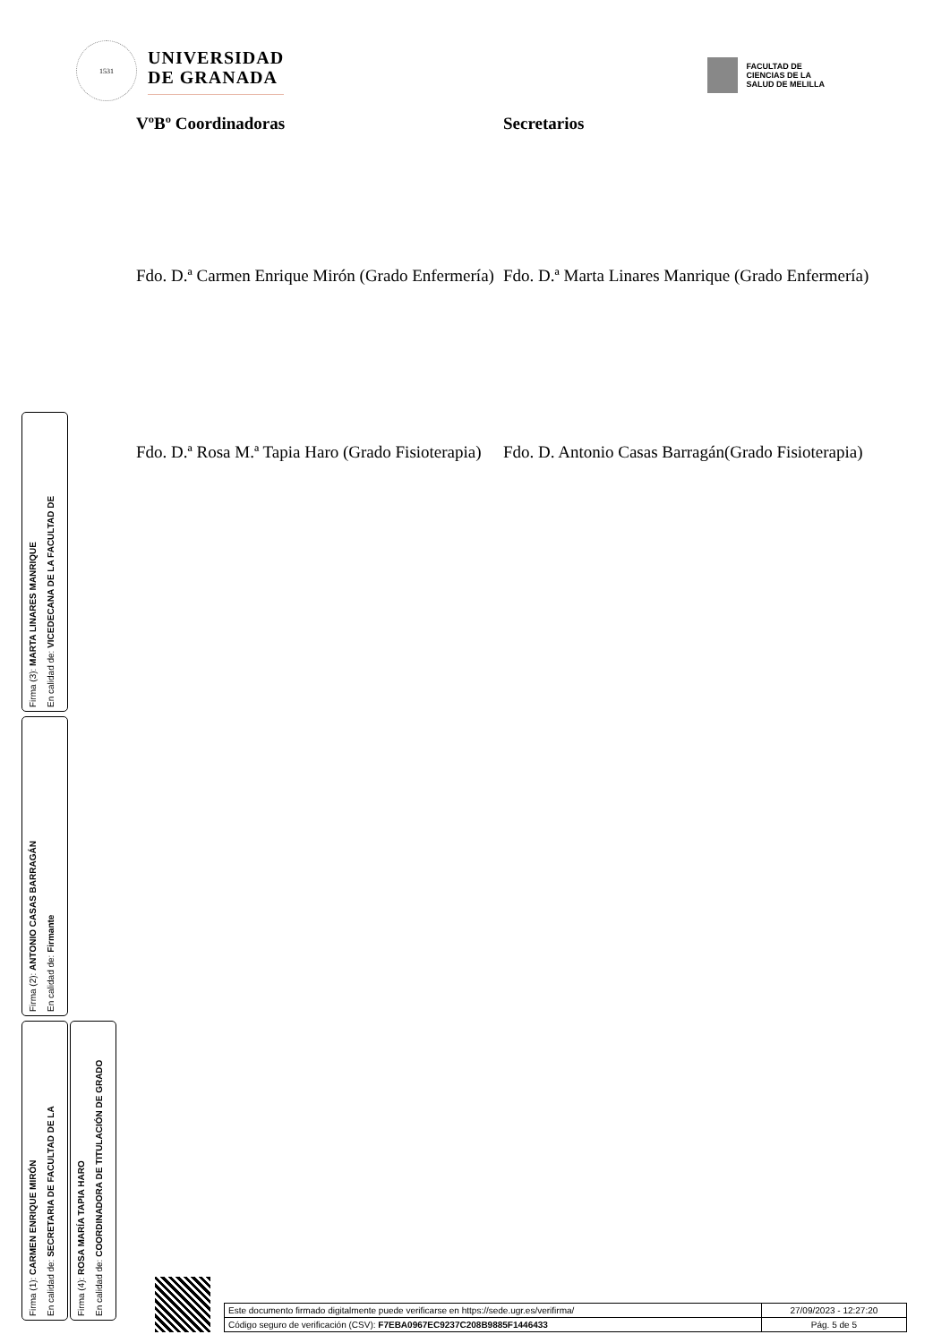1531
UNIVERSIDAD
DE GRANADA
FACULTAD DE
CIENCIAS DE LA
SALUD DE MELILLA
VºBº Coordinadoras Secretarios
Fdo. D.ª Carmen Enrique Mirón (Grado Enfermería)
Fdo. D.ª Marta Linares Manrique (Grado Enfermería)
Fdo. D.ª Rosa M.ª Tapia Haro (Grado Fisioterapia)
Fdo. D. Antonio Casas Barragán(Grado Fisioterapia)
Firma (3): MARTA LINARES MANRIQUE
En calidad de: VICEDECANA DE LA FACULTAD DE
Firma (2): ANTONIO CASAS BARRAGÁN
En calidad de: Firmante
Firma (1): CARMEN ENRIQUE MIRÓN
En calidad de: SECRETARIA DE FACULTAD DE LA
Firma (4): ROSA MARÍA TAPIA HARO
En calidad de: COORDINADORA DE TITULACIÓN DE GRADO
| Este documento firmado digitalmente puede verificarse en https://sede.ugr.es/verifirma/ | 27/09/2023 - 12:27:20 |
| Código seguro de verificación (CSV): F7EBA0967EC9237C208B9885F1446433 | Pág. 5 de 5 |